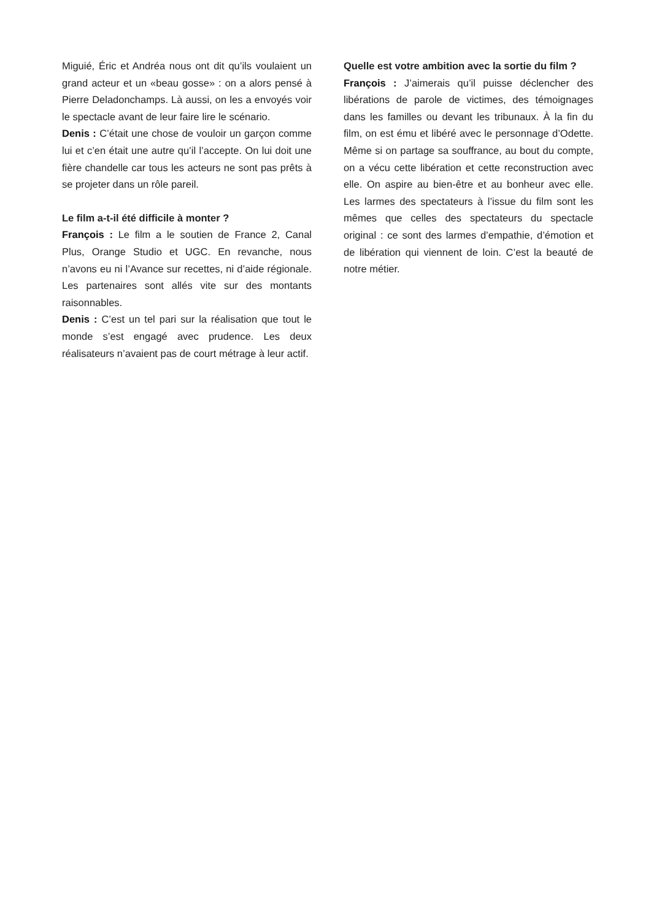Miguié, Éric et Andréa nous ont dit qu’ils voulaient un grand acteur et un «beau gosse» : on a alors pensé à Pierre Deladonchamps. Là aussi, on les a envoyés voir le spectacle avant de leur faire lire le scénario.
Denis : C’était une chose de vouloir un garçon comme lui et c’en était une autre qu’il l’accepte. On lui doit une fière chandelle car tous les acteurs ne sont pas prêts à se projeter dans un rôle pareil.
Le film a-t-il été difficile à monter ?
François : Le film a le soutien de France 2, Canal Plus, Orange Studio et UGC. En revanche, nous n’avons eu ni l’Avance sur recettes, ni d’aide régionale. Les partenaires sont allés vite sur des montants raisonnables.
Denis : C’est un tel pari sur la réalisation que tout le monde s’est engagé avec prudence. Les deux réalisateurs n’avaient pas de court métrage à leur actif.
Quelle est votre ambition avec la sortie du film ?
François : J’aimerais qu’il puisse déclencher des libérations de parole de victimes, des témoignages dans les familles ou devant les tribunaux. À la fin du film, on est ému et libéré avec le personnage d’Odette. Même si on partage sa souffrance, au bout du compte, on a vécu cette libération et cette reconstruction avec elle. On aspire au bien-être et au bonheur avec elle. Les larmes des spectateurs à l’issue du film sont les mêmes que celles des spectateurs du spectacle original : ce sont des larmes d’empathie, d’émotion et de libération qui viennent de loin. C’est la beauté de notre métier.